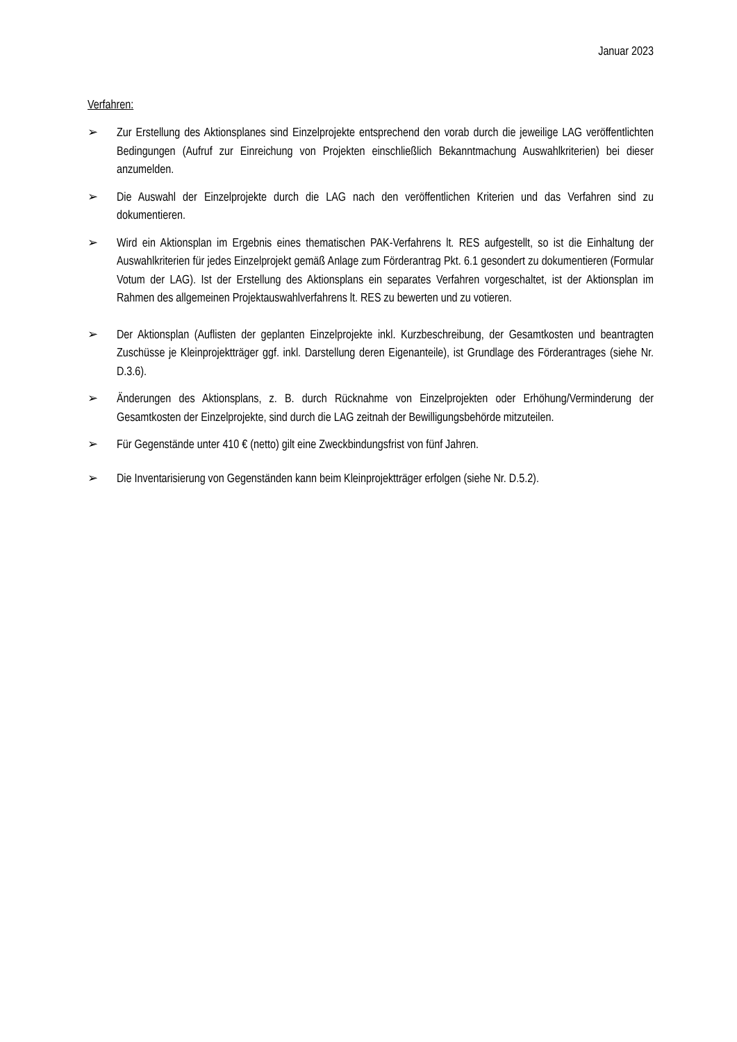Januar 2023
Verfahren:
➢ Zur Erstellung des Aktionsplanes sind Einzelprojekte entsprechend den vorab durch die jeweilige LAG veröffentlichten Bedingungen (Aufruf zur Einreichung von Projekten einschließlich Bekanntmachung Auswahlkriterien) bei dieser anzumelden.
➢ Die Auswahl der Einzelprojekte durch die LAG nach den veröffentlichen Kriterien und das Verfahren sind zu dokumentieren.
➢ Wird ein Aktionsplan im Ergebnis eines thematischen PAK-Verfahrens lt. RES aufgestellt, so ist die Einhaltung der Auswahlkriterien für jedes Einzelprojekt gemäß Anlage zum Förderantrag Pkt. 6.1 gesondert zu dokumentieren (Formular Votum der LAG). Ist der Erstellung des Aktionsplans ein separates Verfahren vorgeschaltet, ist der Aktionsplan im Rahmen des allgemeinen Projektauswahlverfahrens lt. RES zu bewerten und zu votieren.
➢ Der Aktionsplan (Auflisten der geplanten Einzelprojekte inkl. Kurzbeschreibung, der Gesamtkosten und beantragten Zuschüsse je Kleinprojektträger ggf. inkl. Darstellung deren Eigenanteile), ist Grundlage des Förderantrages (siehe Nr. D.3.6).
➢ Änderungen des Aktionsplans, z. B. durch Rücknahme von Einzelprojekten oder Erhöhung/Verminderung der Gesamtkosten der Einzelprojekte, sind durch die LAG zeitnah der Bewilligungsbehörde mitzuteilen.
➢ Für Gegenstände unter 410 € (netto) gilt eine Zweckbindungsfrist von fünf Jahren.
➢ Die Inventarisierung von Gegenständen kann beim Kleinprojektträger erfolgen (siehe Nr. D.5.2).